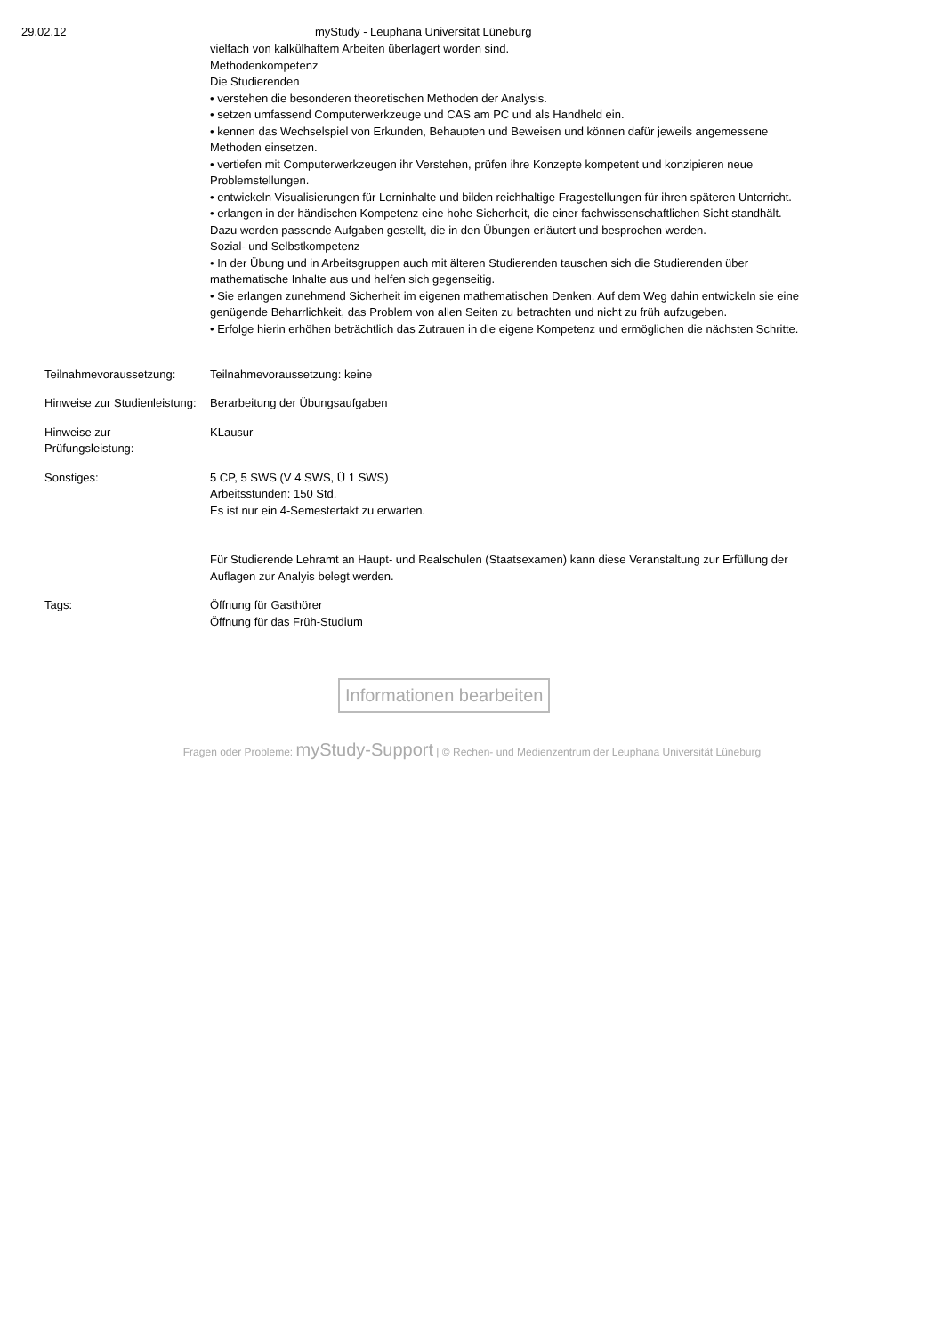29.02.12 myStudy - Leuphana Universität Lüneburg
| | vielfach von kalkülhaftem Arbeiten überlagert worden sind. Methodenkompetenz Die Studierenden • verstehen die besonderen theoretischen Methoden der Analysis. • setzen umfassend Computerwerkzeuge und CAS am PC und als Handheld ein. • kennen das Wechselspiel von Erkunden, Behaupten und Beweisen und können dafür jeweils angemessene Methoden einsetzen. • vertiefen mit Computerwerkzeugen ihr Verstehen, prüfen ihre Konzepte kompetent und konzipieren neue Problemstellungen. • entwickeln Visualisierungen für Lerninhalte und bilden reichhaltige Fragestellungen für ihren späteren Unterricht. • erlangen in der händischen Kompetenz eine hohe Sicherheit, die einer fachwissenschaftlichen Sicht standhält. Dazu werden passende Aufgaben gestellt, die in den Übungen erläutert und besprochen werden. Sozial- und Selbstkompetenz • In der Übung und in Arbeitsgruppen auch mit älteren Studierenden tauschen sich die Studierenden über mathematische Inhalte aus und helfen sich gegenseitig. • Sie erlangen zunehmend Sicherheit im eigenen mathematischen Denken. Auf dem Weg dahin entwickeln sie eine genügende Beharrlichkeit, das Problem von allen Seiten zu betrachten und nicht zu früh aufzugeben. • Erfolge hierin erhöhen beträchtlich das Zutrauen in die eigene Kompetenz und ermöglichen die nächsten Schritte. |
| Teilnahmevoraussetzung: | Teilnahmevoraussetzung: keine |
| Hinweise zur Studienleistung: | Berarbeitung der Übungsaufgaben |
| Hinweise zur Prüfungsleistung: | KLausur |
| Sonstiges: | 5 CP, 5 SWS (V 4 SWS, Ü 1 SWS) Arbeitsstunden: 150 Std. Es ist nur ein 4-Semestertakt zu erwarten. Für Studierende Lehramt an Haupt- und Realschulen (Staatsexamen) kann diese Veranstaltung zur Erfüllung der Auflagen zur Analyis belegt werden. |
| Tags: | Öffnung für Gasthörer Öffnung für das Früh-Studium |
Informationen bearbeiten
Fragen oder Probleme: myStudy-Support | © Rechen- und Medienzentrum der Leuphana Universität Lüneburg